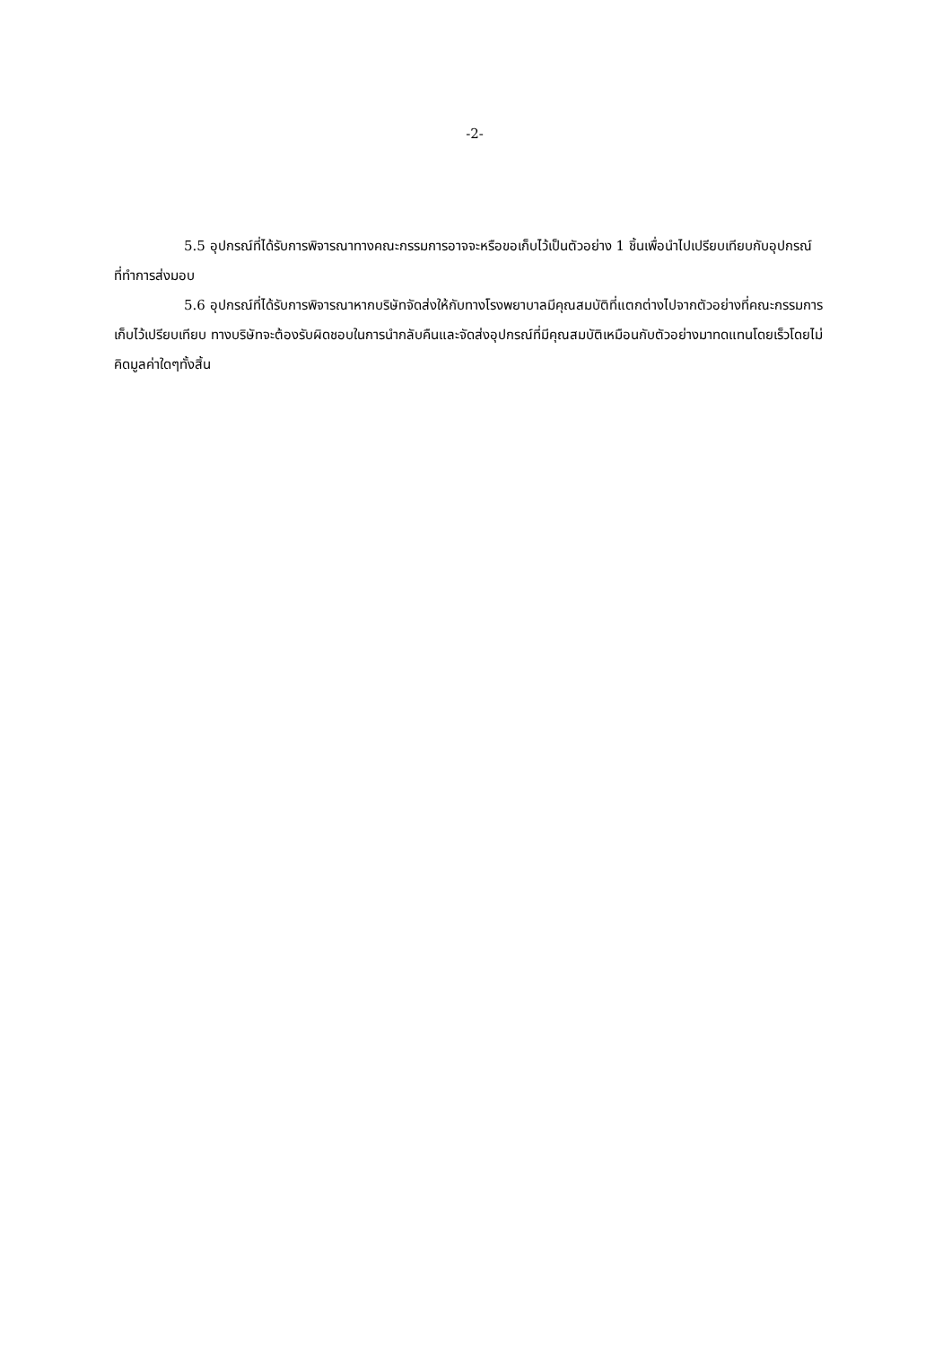-2-
5.5 อุปกรณ์ที่ได้รับการพิจารณาทางคณะกรรมการอาจจะหรือขอเก็บไว้เป็นตัวอย่าง 1 ชิ้นเพื่อนำไปเปรียบเทียบกับอุปกรณ์ที่ทำการส่งมอบ
5.6 อุปกรณ์ที่ได้รับการพิจารณาหากบริษัทจัดส่งให้กับทางโรงพยาบาลมีคุณสมบัติที่แตกต่างไปจากตัวอย่างที่คณะกรรมการเก็บไว้เปรียบเทียบ ทางบริษัทจะต้องรับผิดชอบในการนำกลับคืนและจัดส่งอุปกรณ์ที่มีคุณสมบัติเหมือนกับตัวอย่างมาทดแทนโดยเร็วโดยไม่คิดมูลค่าใดๆทั้งสิ้น